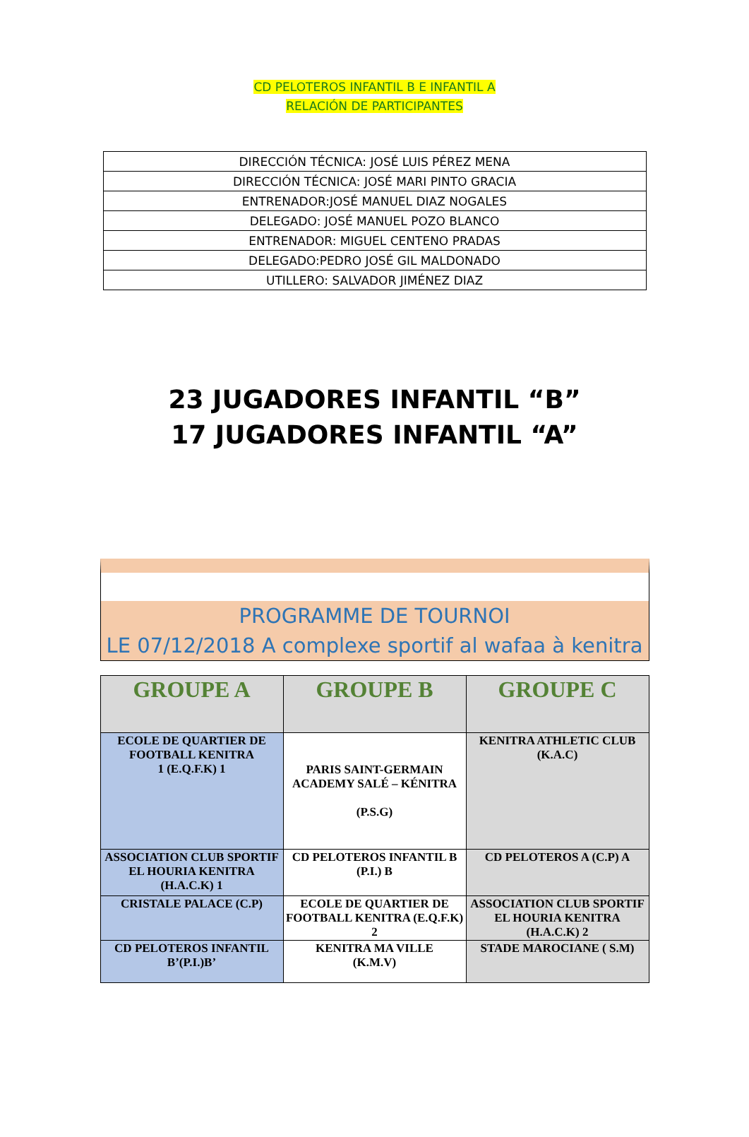CD PELOTEROS INFANTIL B E INFANTIL A
RELACIÓN DE PARTICIPANTES
| DIRECCIÓN TÉCNICA: JOSÉ LUIS PÉREZ MENA |
| DIRECCIÓN TÉCNICA: JOSÉ MARI PINTO GRACIA |
| ENTRENADOR:JOSÉ MANUEL DIAZ NOGALES |
| DELEGADO: JOSÉ MANUEL POZO BLANCO |
| ENTRENADOR: MIGUEL CENTENO PRADAS |
| DELEGADO:PEDRO JOSÉ GIL MALDONADO |
| UTILLERO: SALVADOR JIMÉNEZ DIAZ |
23 JUGADORES INFANTIL “B”
17 JUGADORES INFANTIL “A”
PROGRAMME DE TOURNOI
LE 07/12/2018 A complexe sportif al wafaa à kenitra
| GROUPE A | GROUPE B | GROUPE C |
| --- | --- | --- |
| ECOLE DE QUARTIER DE FOOTBALL KENITRA 1 (E.Q.F.K) 1 | PARIS SAINT-GERMAIN ACADEMY SALÉ – KÉNITRA (P.S.G) | KENITRA ATHLETIC CLUB (K.A.C) |
| ASSOCIATION CLUB SPORTIF EL HOURIA KENITRA (H.A.C.K) 1 | CD PELOTEROS INFANTIL B (P.I.) B | CD PELOTEROS A (C.P) A |
| CRISTALE PALACE (C.P) | ECOLE DE QUARTIER DE FOOTBALL KENITRA (E.Q.F.K) 2 | ASSOCIATION CLUB SPORTIF EL HOURIA KENITRA (H.A.C.K) 2 |
| CD PELOTEROS INFANTIL B’(P.I.)B’ | KENITRA MA VILLE (K.M.V) | STADE MAROCIANE ( S.M) |